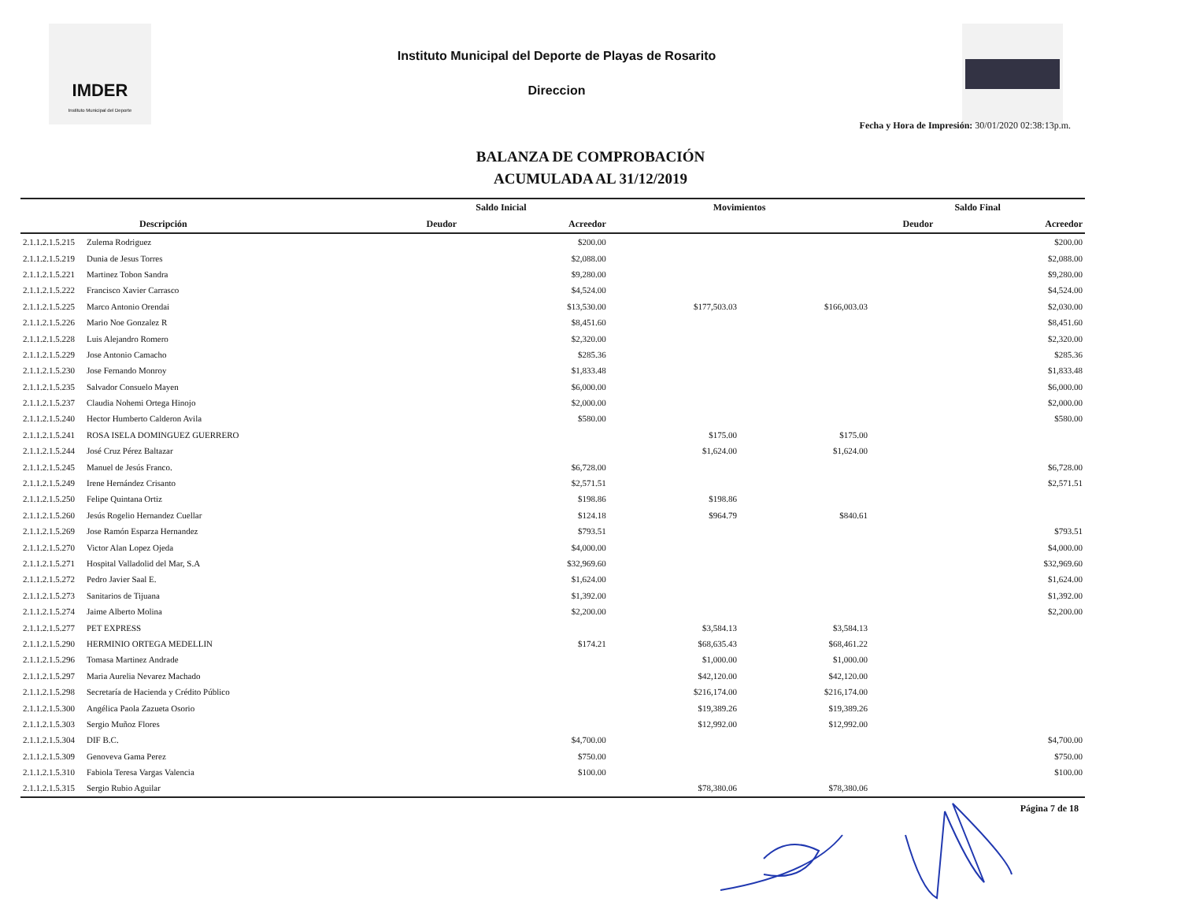IMDER
Instituto Municipal del Deporte
Instituto Municipal del Deporte de Playas de Rosarito
Direccion
Fecha y Hora de Impresión: 30/01/2020 02:38:13p.m.
BALANZA DE COMPROBACIÓN
ACUMULADA AL 31/12/2019
| | | Saldo Inicial | | Movimientos | | Saldo Final | |
| --- | --- | --- | --- | --- | --- | --- | --- |
| | Descripción | Deudor | Acreedor | | | Deudor | Acreedor |
| 2.1.1.2.1.5.215 | Zulema Rodriguez | | $200.00 | | | | $200.00 |
| 2.1.1.2.1.5.219 | Dunia de Jesus Torres | | $2,088.00 | | | | $2,088.00 |
| 2.1.1.2.1.5.221 | Martinez Tobon Sandra | | $9,280.00 | | | | $9,280.00 |
| 2.1.1.2.1.5.222 | Francisco Xavier Carrasco | | $4,524.00 | | | | $4,524.00 |
| 2.1.1.2.1.5.225 | Marco Antonio Orendai | | $13,530.00 | $177,503.03 | $166,003.03 | | $2,030.00 |
| 2.1.1.2.1.5.226 | Mario Noe Gonzalez R | | $8,451.60 | | | | $8,451.60 |
| 2.1.1.2.1.5.228 | Luis Alejandro Romero | | $2,320.00 | | | | $2,320.00 |
| 2.1.1.2.1.5.229 | Jose Antonio Camacho | | $285.36 | | | | $285.36 |
| 2.1.1.2.1.5.230 | Jose Fernando Monroy | | $1,833.48 | | | | $1,833.48 |
| 2.1.1.2.1.5.235 | Salvador Consuelo Mayen | | $6,000.00 | | | | $6,000.00 |
| 2.1.1.2.1.5.237 | Claudia Nohemi Ortega Hinojo | | $2,000.00 | | | | $2,000.00 |
| 2.1.1.2.1.5.240 | Hector Humberto Calderon Avila | | $580.00 | | | | $580.00 |
| 2.1.1.2.1.5.241 | ROSA ISELA DOMINGUEZ GUERRERO | | | $175.00 | $175.00 | | |
| 2.1.1.2.1.5.244 | José Cruz Pérez Baltazar | | | $1,624.00 | $1,624.00 | | |
| 2.1.1.2.1.5.245 | Manuel de Jesús Franco. | | $6,728.00 | | | | $6,728.00 |
| 2.1.1.2.1.5.249 | Irene Hernández Crisanto | | $2,571.51 | | | | $2,571.51 |
| 2.1.1.2.1.5.250 | Felipe Quintana Ortiz | | $198.86 | $198.86 | | | |
| 2.1.1.2.1.5.260 | Jesús Rogelio Hernandez Cuellar | | $124.18 | $964.79 | $840.61 | | |
| 2.1.1.2.1.5.269 | Jose Ramón Esparza Hernandez | | $793.51 | | | | $793.51 |
| 2.1.1.2.1.5.270 | Victor Alan Lopez Ojeda | | $4,000.00 | | | | $4,000.00 |
| 2.1.1.2.1.5.271 | Hospital Valladolid del Mar, S.A | | $32,969.60 | | | | $32,969.60 |
| 2.1.1.2.1.5.272 | Pedro Javier Saal E. | | $1,624.00 | | | | $1,624.00 |
| 2.1.1.2.1.5.273 | Sanitarios de Tijuana | | $1,392.00 | | | | $1,392.00 |
| 2.1.1.2.1.5.274 | Jaime Alberto Molina | | $2,200.00 | | | | $2,200.00 |
| 2.1.1.2.1.5.277 | PET EXPRESS | | | $3,584.13 | $3,584.13 | | |
| 2.1.1.2.1.5.290 | HERMINIO ORTEGA MEDELLIN | | $174.21 | $68,635.43 | $68,461.22 | | |
| 2.1.1.2.1.5.296 | Tomasa Martinez Andrade | | | $1,000.00 | $1,000.00 | | |
| 2.1.1.2.1.5.297 | Maria Aurelia Nevarez Machado | | | $42,120.00 | $42,120.00 | | |
| 2.1.1.2.1.5.298 | Secretaría de Hacienda y Crédito Público | | | $216,174.00 | $216,174.00 | | |
| 2.1.1.2.1.5.300 | Angélica Paola Zazueta Osorio | | | $19,389.26 | $19,389.26 | | |
| 2.1.1.2.1.5.303 | Sergio Muñoz Flores | | | $12,992.00 | $12,992.00 | | |
| 2.1.1.2.1.5.304 | DIF B.C. | | $4,700.00 | | | | $4,700.00 |
| 2.1.1.2.1.5.309 | Genoveva Gama Perez | | $750.00 | | | | $750.00 |
| 2.1.1.2.1.5.310 | Fabiola Teresa Vargas Valencia | | $100.00 | | | | $100.00 |
| 2.1.1.2.1.5.315 | Sergio Rubio Aguilar | | | $78,380.06 | $78,380.06 | | |
Página 7 de 18